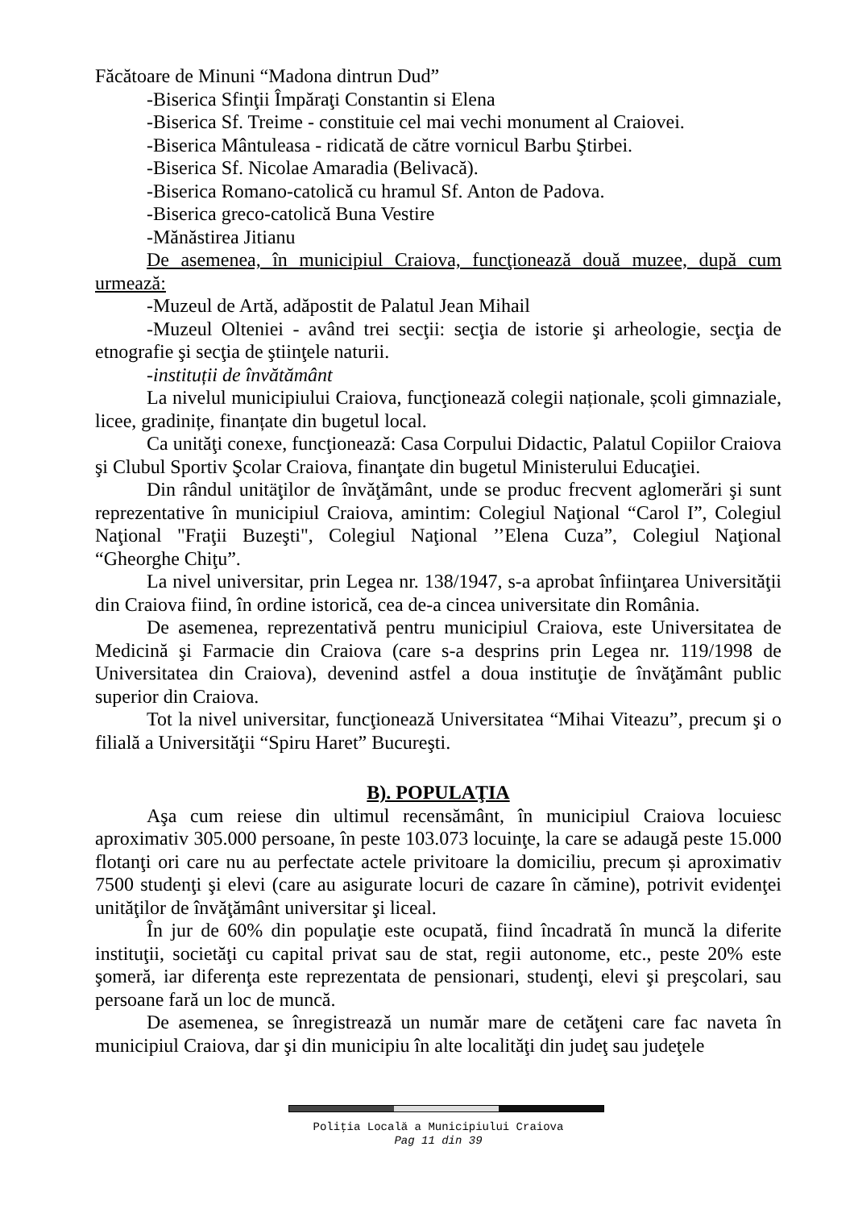Făcătoare de Minuni “Madona dintrun Dud”
-Biserica Sfinţii Împăraţi Constantin si Elena
-Biserica Sf. Treime - constituie cel mai vechi monument al Craiovei.
-Biserica Mântuleasa - ridicată de către vornicul Barbu Ştirbei.
-Biserica Sf. Nicolae Amaradia (Belivacă).
-Biserica Romano-catolică cu hramul Sf. Anton de Padova.
-Biserica greco-catolică Buna Vestire
-Mănăstirea Jitianu
De asemenea, în municipiul Craiova, funcţionează două muzee, după cum urmează:
-Muzeul de Artă, adăpostit de Palatul Jean Mihail
-Muzeul Olteniei - având trei secţii: secţia de istorie şi arheologie, secţia de etnografie şi secţia de ştiinţele naturii.
-instituții de învătământ
La nivelul municipiului Craiova, funcţionează colegii naționale, școli gimnaziale, licee, gradinițe, finanțate din bugetul local.
Ca unităţi conexe, funcţionează: Casa Corpului Didactic, Palatul Copiilor Craiova şi Clubul Sportiv Şcolar Craiova, finanţate din bugetul Ministerului Educaţiei.
Din rândul unitäţilor de învăţământ, unde se produc frecvent aglomerări şi sunt reprezentative în municipiul Craiova, amintim: Colegiul Naţional “Carol I”, Colegiul Naţional "Fraţii Buzeşti", Colegiul Naţional ’’Elena Cuza”, Colegiul Naţional “Gheorghe Chiţu”.
La nivel universitar, prin Legea nr. 138/1947, s-a aprobat înfiinţarea Universităţii din Craiova fiind, în ordine istorică, cea de-a cincea universitate din România.
De asemenea, reprezentativă pentru municipiul Craiova, este Universitatea de Medicină şi Farmacie din Craiova (care s-a desprins prin Legea nr. 119/1998 de Universitatea din Craiova), devenind astfel a doua instituţie de învăţământ public superior din Craiova.
Tot la nivel universitar, funcţionează Universitatea “Mihai Viteazu”, precum şi o filială a Universităţii “Spiru Haret” Bucureşti.
B). POPULAŢIA
Aşa cum reiese din ultimul recensământ, în municipiul Craiova locuiesc aproximativ 305.000 persoane, în peste 103.073 locuinţe, la care se adaugă peste 15.000 flotanţi ori care nu au perfectate actele privitoare la domiciliu, precum și aproximativ 7500 studenţi şi elevi (care au asigurate locuri de cazare în cămine), potrivit evidenţei unităţilor de învăţământ universitar şi liceal.
În jur de 60% din populaţie este ocupată, fiind încadrată în muncă la diferite instituţii, societăţi cu capital privat sau de stat, regii autonome, etc., peste 20% este şomeră, iar diferenţa este reprezentata de pensionari, studenţi, elevi şi preşcolari, sau persoane fară un loc de muncă.
De asemenea, se înregistrează un număr mare de cetăţeni care fac naveta în municipiul Craiova, dar şi din municipiu în alte localităţi din judeţ sau judeţele
Poliţia Locală a Municipiului Craiova
Pag 11 din 39